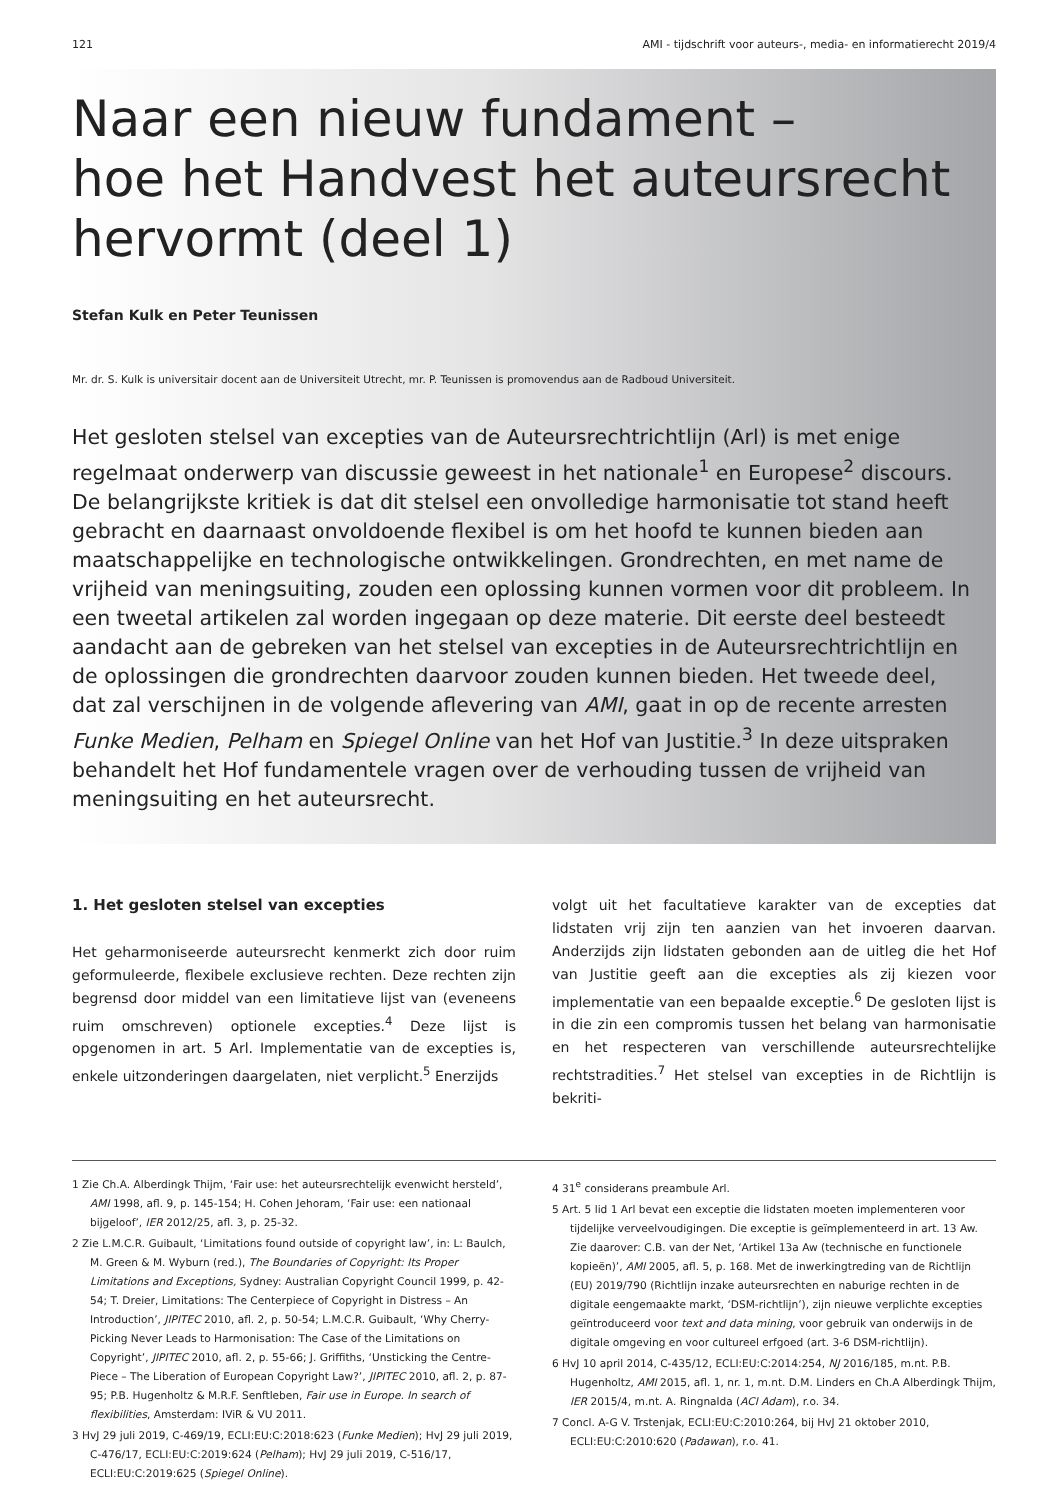121 AMI - tijdschrift voor auteurs-, media- en informatierecht 2019/4
Naar een nieuw fundament –
hoe het Handvest het auteursrecht
hervormt (deel 1)
Stefan Kulk en Peter Teunissen
Mr. dr. S. Kulk is universitair docent aan de Universiteit Utrecht, mr. P. Teunissen is promovendus aan de Radboud Universiteit.
Het gesloten stelsel van excepties van de Auteursrechtrichtlijn (Arl) is met enige regelmaat onderwerp van discussie geweest in het nationale<sup>1</sup> en Europese<sup>2</sup> discours. De belangrijkste kritiek is dat dit stelsel een onvolledige harmonisatie tot stand heeft gebracht en daarnaast onvoldoende flexibel is om het hoofd te kunnen bieden aan maatschappelijke en technologische ontwikkelingen. Grondrechten, en met name de vrijheid van meningsuiting, zouden een oplossing kunnen vormen voor dit probleem. In een tweetal artikelen zal worden ingegaan op deze materie. Dit eerste deel besteedt aandacht aan de gebreken van het stelsel van excepties in de Auteursrechtrichtlijn en de oplossingen die grondrechten daarvoor zouden kunnen bieden. Het tweede deel, dat zal verschijnen in de volgende aflevering van AMI, gaat in op de recente arresten Funke Medien, Pelham en Spiegel Online van het Hof van Justitie.<sup>3</sup> In deze uitspraken behandelt het Hof fundamentele vragen over de verhouding tussen de vrijheid van meningsuiting en het auteursrecht.
1. Het gesloten stelsel van excepties
Het geharmoniseerde auteursrecht kenmerkt zich door ruim geformuleerde, flexibele exclusieve rechten. Deze rechten zijn begrensd door middel van een limitatieve lijst van (eveneens ruim omschreven) optionele excepties.<sup>4</sup> Deze lijst is opgenomen in art. 5 Arl. Implementatie van de excepties is, enkele uitzonderingen daargelaten, niet verplicht.<sup>5</sup> Enerzijds
volgt uit het facultatieve karakter van de excepties dat lidstaten vrij zijn ten aanzien van het invoeren daarvan. Anderzijds zijn lidstaten gebonden aan de uitleg die het Hof van Justitie geeft aan die excepties als zij kiezen voor implementatie van een bepaalde exceptie.<sup>6</sup> De gesloten lijst is in die zin een compromis tussen het belang van harmonisatie en het respecteren van verschillende auteursrechtelijke rechtstradities.<sup>7</sup> Het stelsel van excepties in de Richtlijn is bekriti-
1 Zie Ch.A. Alberdingk Thijm, ‘Fair use: het auteursrechtelijk evenwicht hersteld’, AMI 1998, afl. 9, p. 145-154; H. Cohen Jehoram, ‘Fair use: een nationaal bijgeloof’, IER 2012/25, afl. 3, p. 25-32.
2 Zie L.M.C.R. Guibault, ‘Limitations found outside of copyright law’, in: L: Baulch, M. Green & M. Wyburn (red.), The Boundaries of Copyright: Its Proper Limitations and Exceptions, Sydney: Australian Copyright Council 1999, p. 42-54; T. Dreier, Limitations: The Centerpiece of Copyright in Distress – An Introduction’, JIPITEC 2010, afl. 2, p. 50-54; L.M.C.R. Guibault, ‘Why Cherry-Picking Never Leads to Harmonisation: The Case of the Limitations on Copyright’, JIPITEC 2010, afl. 2, p. 55-66; J. Griffiths, ‘Unsticking the Centre-Piece – The Liberation of European Copyright Law?’, JIPITEC 2010, afl. 2, p. 87-95; P.B. Hugenholtz & M.R.F. Senftleben, Fair use in Europe. In search of flexibilities, Amsterdam: IViR & VU 2011.
3 HvJ 29 juli 2019, C-469/19, ECLI:EU:C:2018:623 (Funke Medien); HvJ 29 juli 2019, C-476/17, ECLI:EU:C:2019:624 (Pelham); HvJ 29 juli 2019, C-516/17, ECLI:EU:C:2019:625 (Spiegel Online).
4 31<sup>e</sup> considerans preambule Arl.
5 Art. 5 lid 1 Arl bevat een exceptie die lidstaten moeten implementeren voor tijdelijke verveelvoudigingen. Die exceptie is geïmplementeerd in art. 13 Aw. Zie daarover: C.B. van der Net, ‘Artikel 13a Aw (technische en functionele kopieën)’, AMI 2005, afl. 5, p. 168. Met de inwerkingtreding van de Richtlijn (EU) 2019/790 (Richtlijn inzake auteursrechten en naburige rechten in de digitale eengemaakte markt, ‘DSM-richtlijn’), zijn nieuwe verplichte excepties geïntroduceerd voor text and data mining, voor gebruik van onderwijs in de digitale omgeving en voor cultureel erfgoed (art. 3-6 DSM-richtlijn).
6 HvJ 10 april 2014, C-435/12, ECLI:EU:C:2014:254, NJ 2016/185, m.nt. P.B. Hugenholtz, AMI 2015, afl. 1, nr. 1, m.nt. D.M. Linders en Ch.A Alberdingk Thijm, IER 2015/4, m.nt. A. Ringnalda (ACI Adam), r.o. 34.
7 Concl. A-G V. Trstenjak, ECLI:EU:C:2010:264, bij HvJ 21 oktober 2010, ECLI:EU:C:2010:620 (Padawan), r.o. 41.